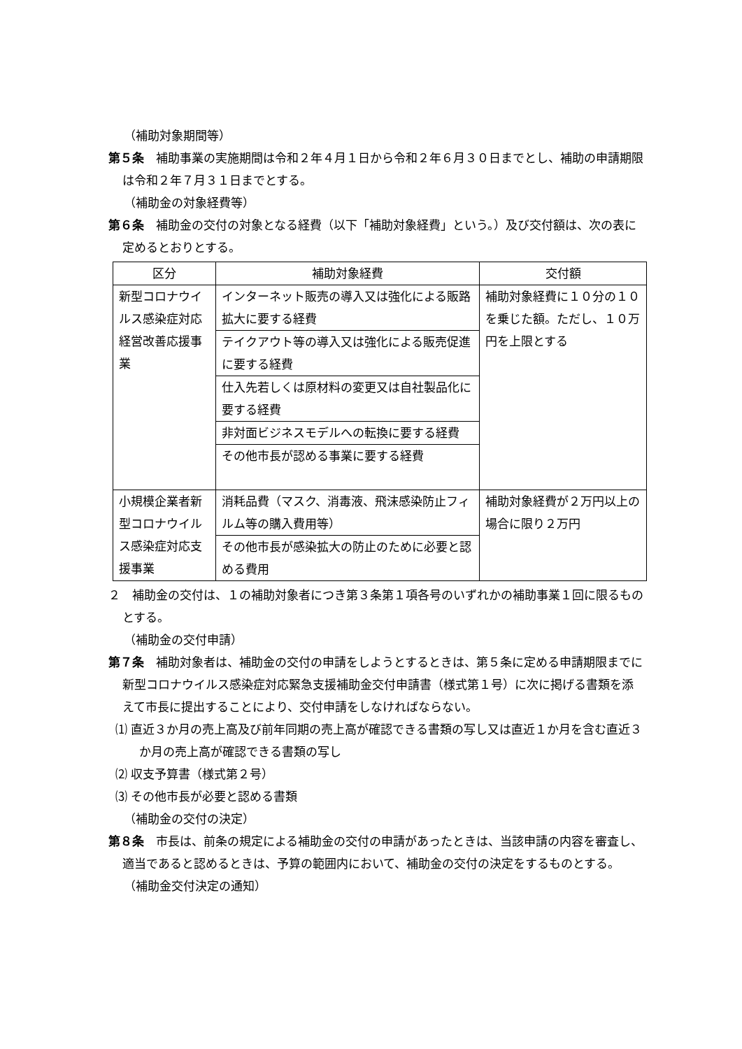（補助対象期間等）
第５条　補助事業の実施期間は令和２年４月１日から令和２年６月３０日までとし、補助の申請期限は令和２年７月３１日までとする。
（補助金の対象経費等）
第６条　補助金の交付の対象となる経費（以下「補助対象経費」という。）及び交付額は、次の表に定めるとおりとする。
| 区分 | 補助対象経費 | 交付額 |
| --- | --- | --- |
| 新型コロナウイルス感染症対応経営改善応援事業 | インターネット販売の導入又は強化による販路拡大に要する経費 | 補助対象経費に１０分の１０を乗じた額。ただし、１０万円を上限とする |
| | テイクアウト等の導入又は強化による販売促進に要する経費 | |
| | 仕入先若しくは原材料の変更又は自社製品化に要する経費 | |
| | 非対面ビジネスモデルへの転換に要する経費 | |
| | その他市長が認める事業に要する経費 | |
| 小規模企業者新型コロナウイルス感染症対応支援事業 | 消耗品費（マスク、消毒液、飛沫感染防止フィルム等の購入費用等） | 補助対象経費が２万円以上の場合に限り２万円 |
| | その他市長が感染拡大の防止のために必要と認める費用 | |
２　補助金の交付は、１の補助対象者につき第３条第１項各号のいずれかの補助事業１回に限るものとする。
（補助金の交付申請）
第７条　補助対象者は、補助金の交付の申請をしようとするときは、第５条に定める申請期限までに新型コロナウイルス感染症対応緊急支援補助金交付申請書（様式第１号）に次に掲げる書類を添えて市長に提出することにより、交付申請をしなければならない。
⑴ 直近３か月の売上高及び前年同期の売上高が確認できる書類の写し又は直近１か月を含む直近３か月の売上高が確認できる書類の写し
⑵ 収支予算書（様式第２号）
⑶ その他市長が必要と認める書類
（補助金の交付の決定）
第８条　市長は、前条の規定による補助金の交付の申請があったときは、当該申請の内容を審査し、適当であると認めるときは、予算の範囲内において、補助金の交付の決定をするものとする。
（補助金交付決定の通知）